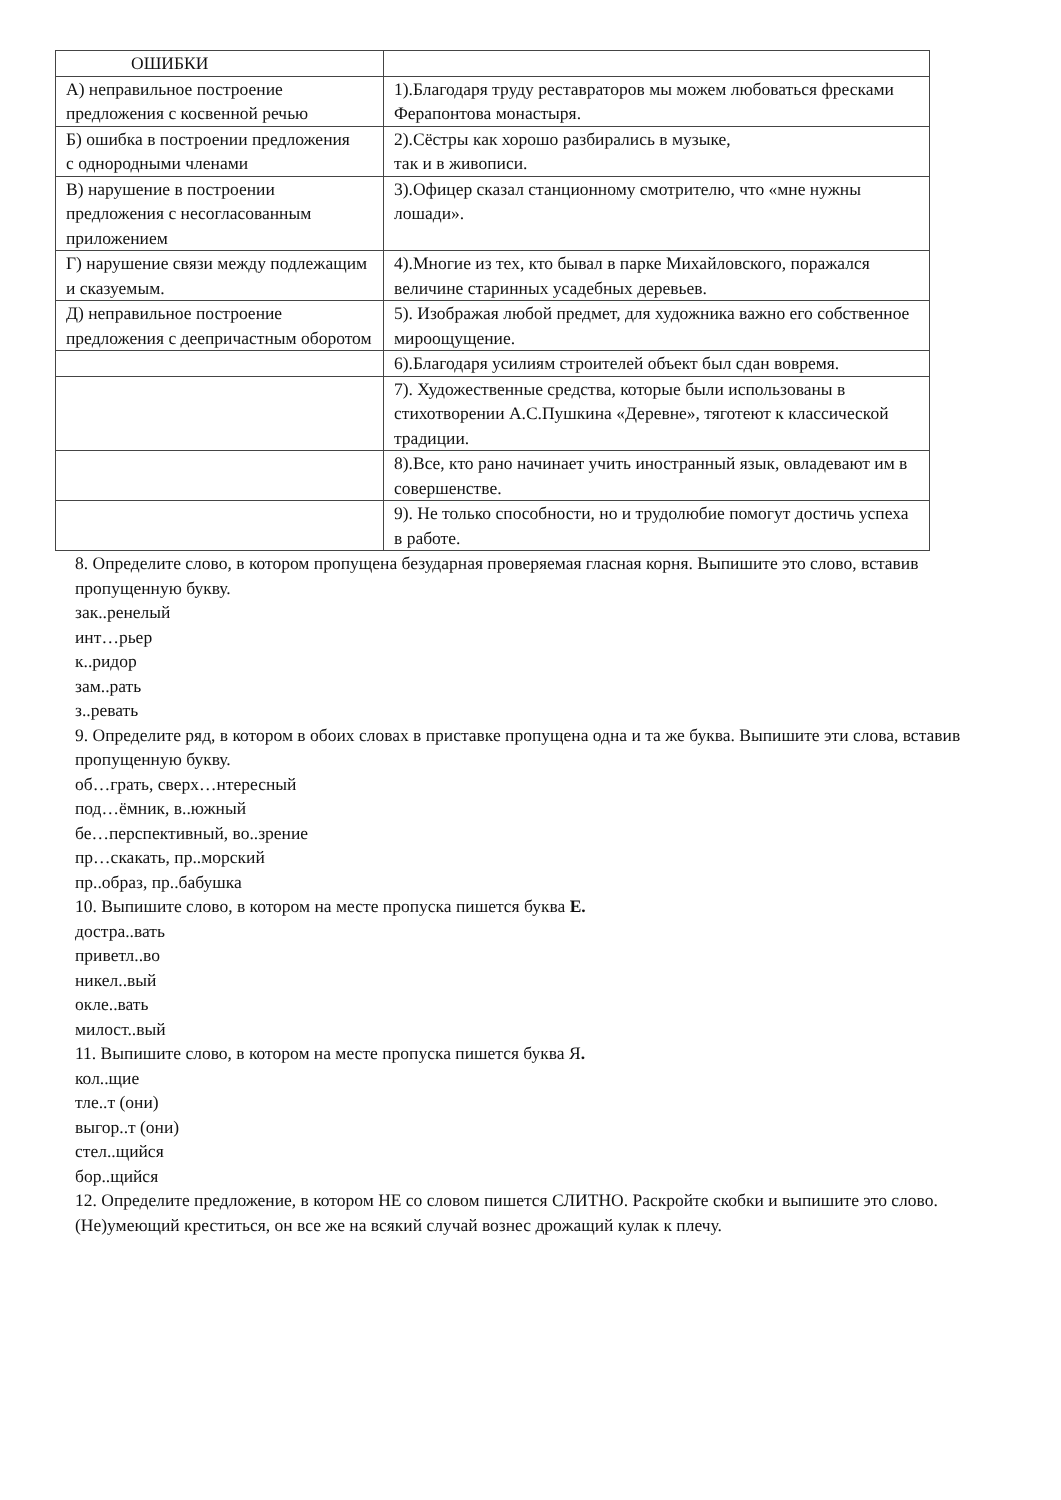| ОШИБКИ | |
| А) неправильное построение предложения с косвенной речью | 1).Благодаря труду реставраторов мы можем любоваться фресками Ферапонтова монастыря. |
| Б) ошибка в построении предложения с однородными членами | 2).Сёстры как хорошо разбирались в музыке, так и в живописи. |
| В) нарушение в построении предложения с несогласованным приложением | 3).Офицер сказал станционному смотрителю, что «мне нужны лошади». |
| Г) нарушение связи между подлежащим и сказуемым. | 4).Многие из тех, кто бывал в парке Михайловского, поражался величине старинных усадебных деревьев. |
| Д) неправильное построение предложения с деепричастным оборотом | 5). Изображая любой предмет, для художника важно его собственное мироощущение. |
| | 6).Благодаря усилиям строителей объект был сдан вовремя. |
| | 7). Художественные средства, которые были использованы в стихотворении А.С.Пушкина «Деревне», тяготеют к классической традиции. |
| | 8).Все, кто рано начинает учить иностранный язык, овладевают им в совершенстве. |
| | 9). Не только способности, но и трудолюбие помогут достичь успеха в работе. |
8. Определите слово, в котором пропущена безударная проверяемая гласная корня. Выпишите это слово, вставив пропущенную букву.
зак..ренелый
инт…рьер
к..ридор
зам..рать
з..ревать
9. Определите ряд, в котором в обоих словах в приставке пропущена одна и та же буква. Выпишите эти слова, вставив пропущенную букву.
об…грать, сверх…нтересный
под…ёмник, в..южный
бе…перспективный, во..зрение
пр…скакать, пр..морский
пр..образ, пр..бабушка
10. Выпишите слово, в котором на месте пропуска пишется буква Е.
достра..вать
приветл..во
никел..вый
окле..вать
милост..вый
11. Выпишите слово, в котором на месте пропуска пишется буква Я.
кол..щие
тле..т (они)
выгор..т (они)
стел..щийся
бор..щийся
12. Определите предложение, в котором НЕ со словом пишется СЛИТНО. Раскройте скобки и выпишите это слово.
(Не)умеющий креститься, он все же на всякий случай вознес дрожащий кулак к плечу.